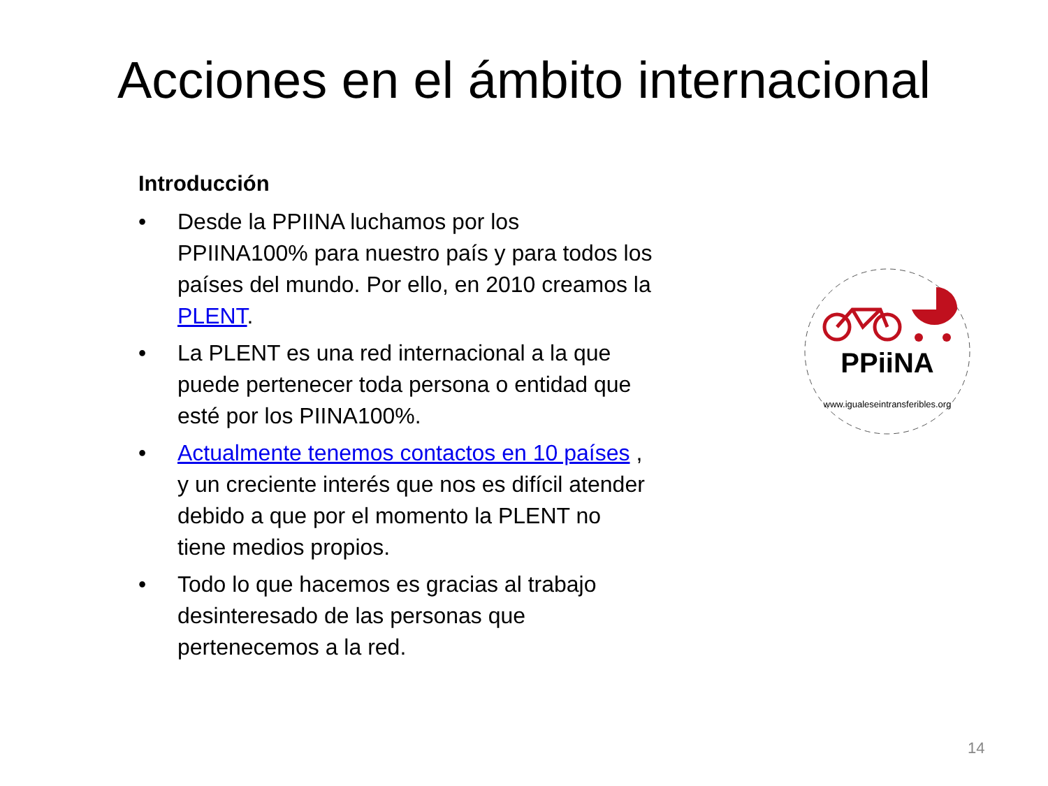Acciones en el ámbito internacional
Introducción
• Desde la PPIINA luchamos por los PPIINA100% para nuestro país y para todos los países del mundo. Por ello, en 2010 creamos la PLENT.
• La PLENT es una red internacional a la que puede pertenecer toda persona o entidad que esté por los PIINA100%.
• Actualmente tenemos contactos en 10 países , y un creciente interés que nos es difícil atender debido a que por el momento la PLENT no tiene medios propios.
• Todo lo que hacemos es gracias al trabajo desinteresado de las personas que pertenecemos a la red.
PPiiNA
www.igualeseintransferibles.org
14